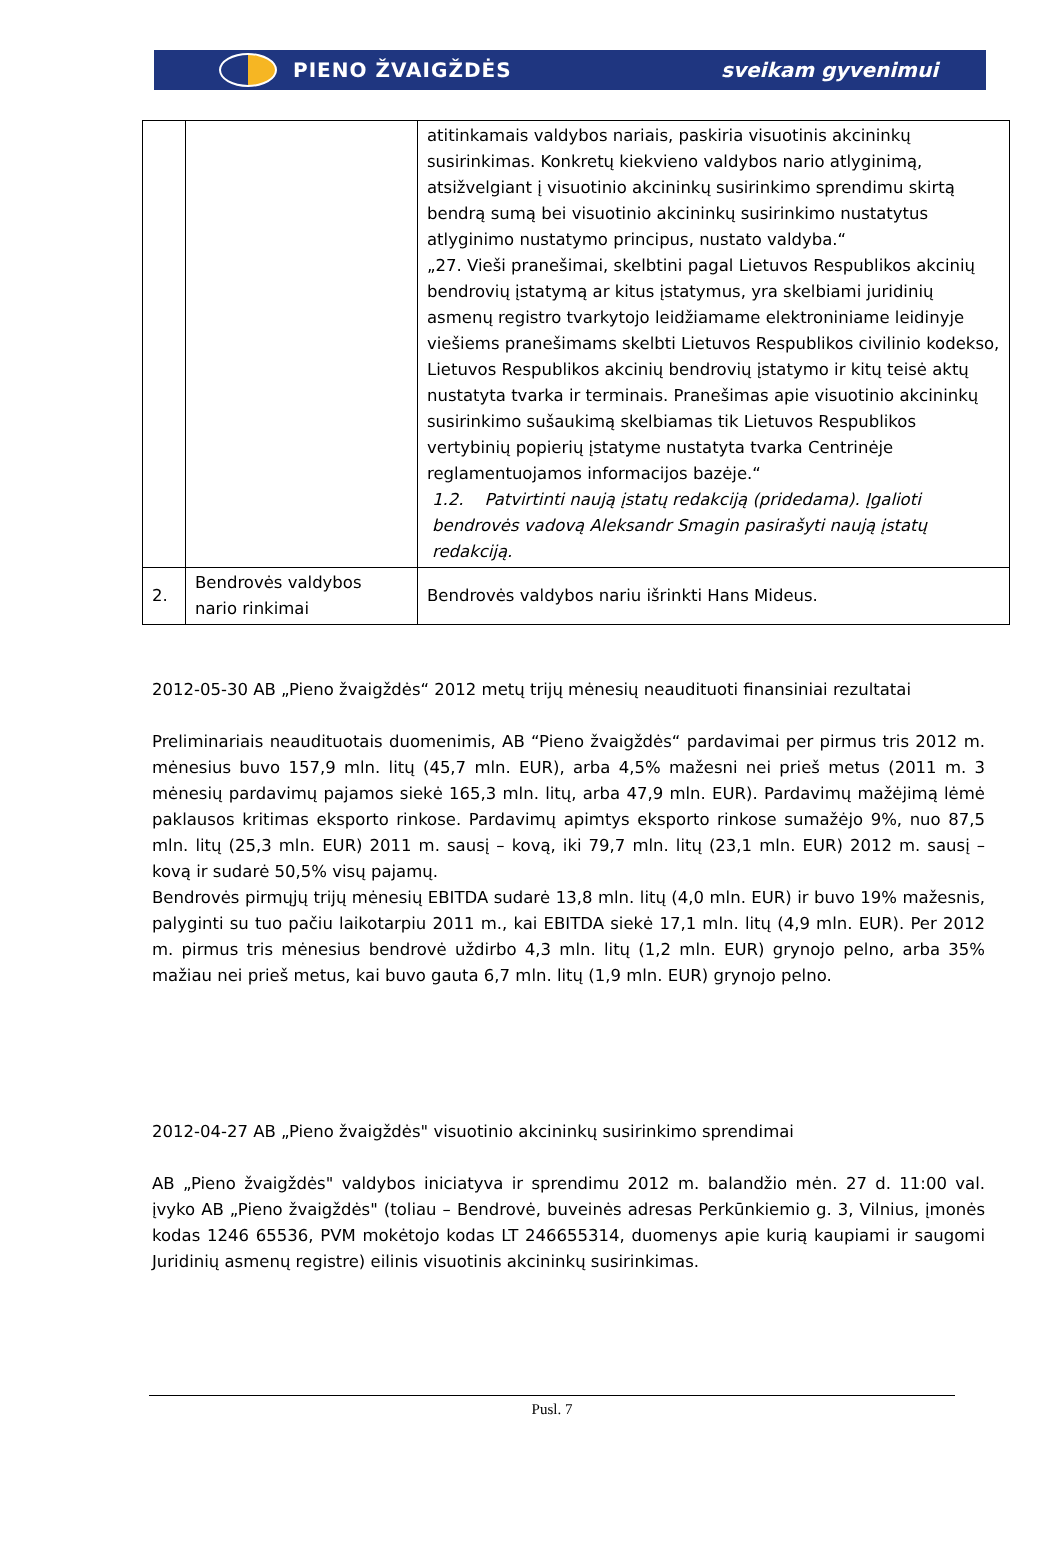PIENO ŽVAIGŽDĖS sveikam gyvenimui
| | | atitinkamais valdybos nariais, paskiria visuotinis akcininkų susirinkimas. Konkretų kiekvieno valdybos nario atlyginimą, atsižvelgiant į visuotinio akcininkų susirinkimo sprendimu skirtą bendrą sumą bei visuotinio akcininkų susirinkimo nustatytus atlyginimo nustatymo principus, nustato valdyba.“ „27. Vieši pranešimai, skelbtini pagal Lietuvos Respublikos akcinių bendrovių įstatymą ar kitus įstatymus, yra skelbiami juridinių asmenų registro tvarkytojo leidžiamame elektroniniame leidinyje viešiems pranešimams skelbti Lietuvos Respublikos civilinio kodekso, Lietuvos Respublikos akcinių bendrovių įstatymo ir kitų teisė aktų nustatyta tvarka ir terminais. Pranešimas apie visuotinio akcininkų susirinkimo sušaukimą skelbiamas tik Lietuvos Respublikos vertybinių popierių įstatyme nustatyta tvarka Centrinėje reglamentuojamos informacijos bazėje.“ 1.2. Patvirtinti naują įstatų redakciją (pridedama). Įgalioti bendrovės vadovą Aleksandr Smagin pasirašyti naują įstatų redakciją. |
| 2. | Bendrovės valdybos nario rinkimai | Bendrovės valdybos nariu išrinkti Hans Mideus. |
2012-05-30 AB „Pieno žvaigždės“ 2012 metų trijų mėnesių neaudituoti finansiniai rezultatai
Preliminariais neaudituotais duomenimis, AB “Pieno žvaigždės“ pardavimai per pirmus tris 2012 m. mėnesius buvo 157,9 mln. litų (45,7 mln. EUR), arba 4,5% mažesni nei prieš metus (2011 m. 3 mėnesių pardavimų pajamos siekė 165,3 mln. litų, arba 47,9 mln. EUR). Pardavimų mažėjimą lėmė paklausos kritimas eksporto rinkose. Pardavimų apimtys eksporto rinkose sumažėjo 9%, nuo 87,5 mln. litų (25,3 mln. EUR) 2011 m. sausį – kovą, iki 79,7 mln. litų (23,1 mln. EUR) 2012 m. sausį – kovą ir sudarė 50,5% visų pajamų.
Bendrovės pirmųjų trijų mėnesių EBITDA sudarė 13,8 mln. litų (4,0 mln. EUR) ir buvo 19% mažesnis, palyginti su tuo pačiu laikotarpiu 2011 m., kai EBITDA siekė 17,1 mln. litų (4,9 mln. EUR). Per 2012 m. pirmus tris mėnesius bendrovė uždirbo 4,3 mln. litų (1,2 mln. EUR) grynojo pelno, arba 35% mažiau nei prieš metus, kai buvo gauta 6,7 mln. litų (1,9 mln. EUR) grynojo pelno.
2012-04-27 AB „Pieno žvaigždės" visuotinio akcininkų susirinkimo sprendimai
AB „Pieno žvaigždės" valdybos iniciatyva ir sprendimu 2012 m. balandžio mėn. 27 d. 11:00 val. įvyko AB „Pieno žvaigždės" (toliau – Bendrovė, buveinės adresas Perkūnkiemio g. 3, Vilnius, įmonės kodas 1246 65536, PVM mokėtojo kodas LT 246655314, duomenys apie kurią kaupiami ir saugomi Juridinių asmenų registre) eilinis visuotinis akcininkų susirinkimas.
Pusl. 7